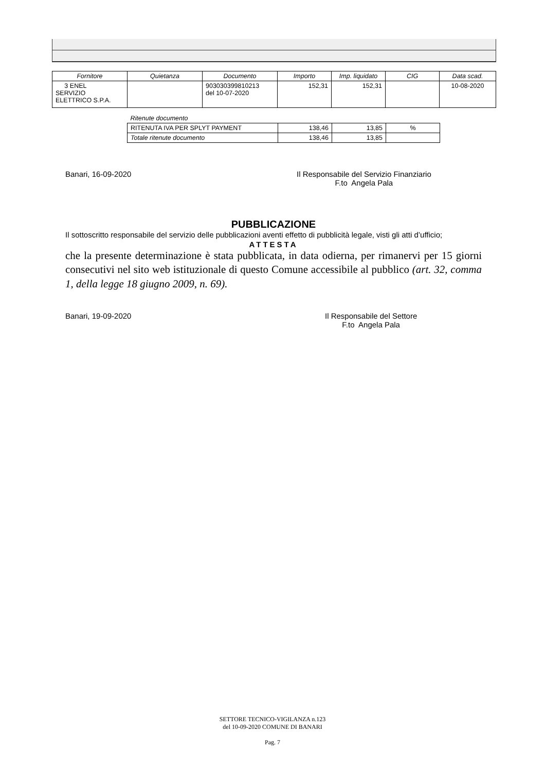| Fornitore | Quietanza | Documento | Importo | Imp. liquidato | CIG | Data scad. |
| --- | --- | --- | --- | --- | --- | --- |
| 3 ENEL SERVIZIO ELETTRICO S.P.A. | | 903030399810213 del 10-07-2020 | 152,31 | 152,31 | | 10-08-2020 |
| Ritenute documento | | | |
| RITENUTA IVA PER SPLYT PAYMENT | 138,46 | 13,85 | % |
| Totale ritenute documento | 138,46 | 13,85 | |
Banari, 16-09-2020
Il Responsabile del Servizio Finanziario
F.to Angela Pala
PUBBLICAZIONE
Il sottoscritto responsabile del servizio delle pubblicazioni aventi effetto di pubblicità legale, visti gli atti d’ufficio;
ATTESTA
che la presente determinazione è stata pubblicata, in data odierna, per rimanervi per 15 giorni consecutivi nel sito web istituzionale di questo Comune accessibile al pubblico (art. 32, comma 1, della legge 18 giugno 2009, n. 69).
Banari, 19-09-2020
Il Responsabile del Settore
F.to Angela Pala
SETTORE TECNICO-VIGILANZA n.123
del 10-09-2020 COMUNE DI BANARI
Pag. 7